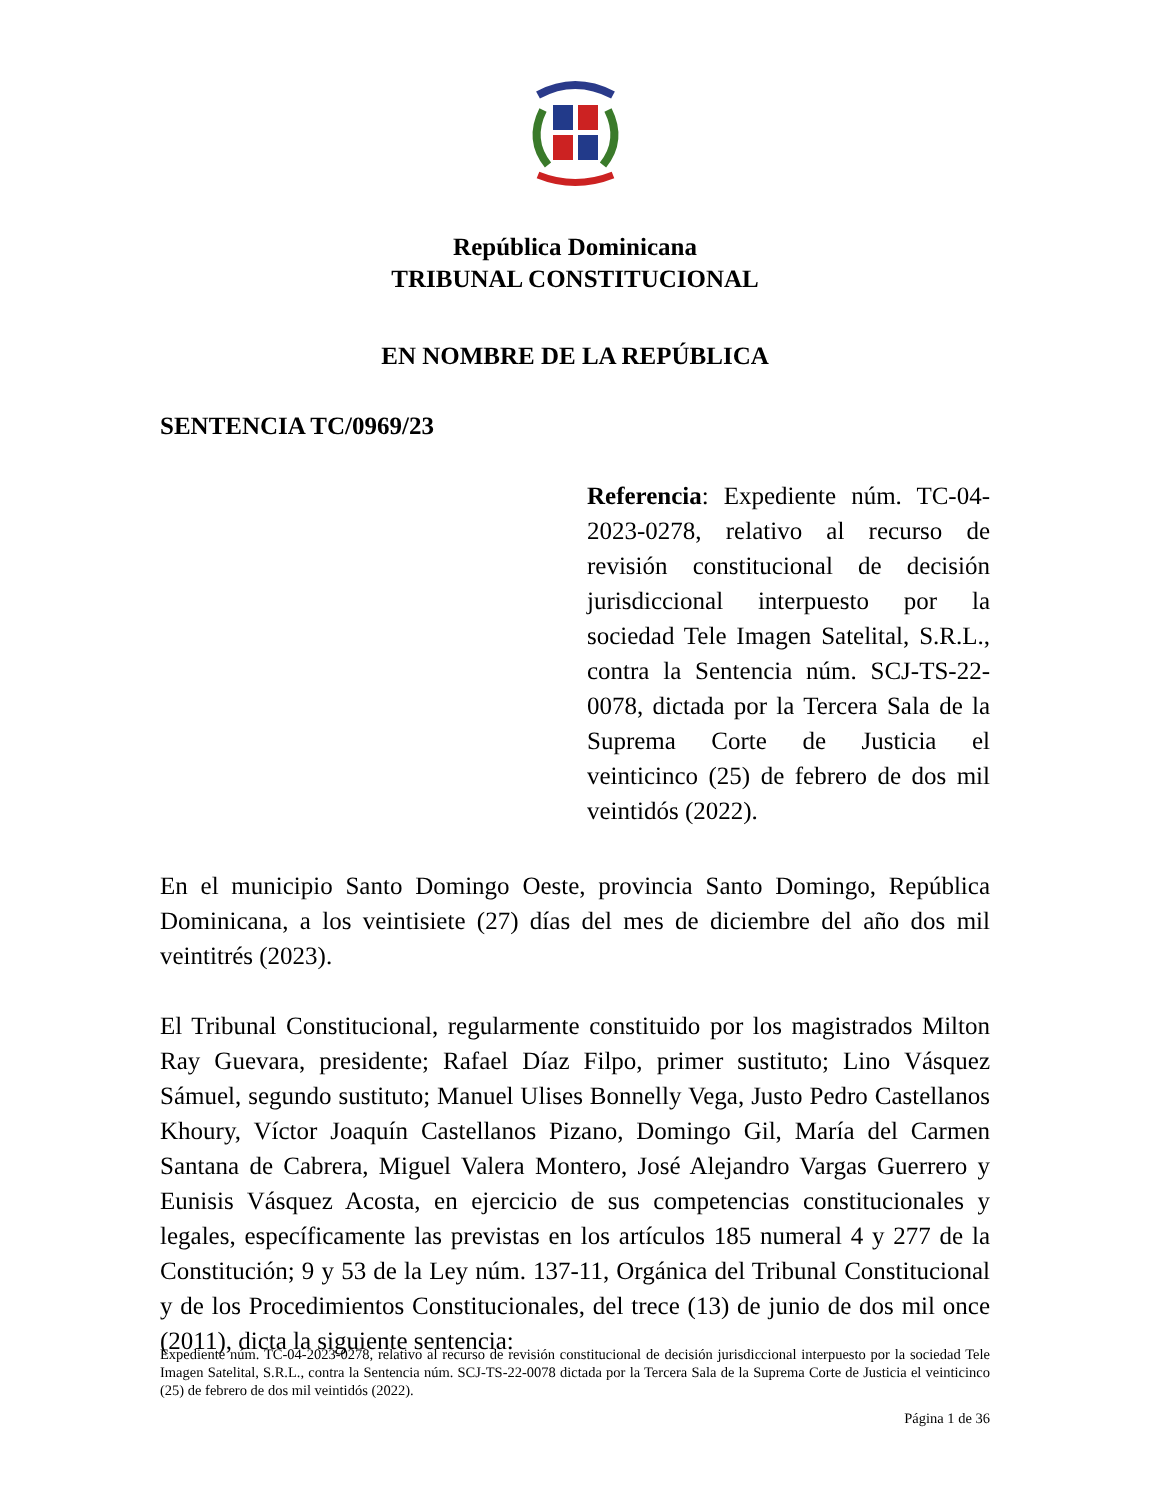República Dominicana
TRIBUNAL CONSTITUCIONAL
EN NOMBRE DE LA REPÚBLICA
SENTENCIA TC/0969/23
Referencia: Expediente núm. TC-04-2023-0278, relativo al recurso de revisión constitucional de decisión jurisdiccional interpuesto por la sociedad Tele Imagen Satelital, S.R.L., contra la Sentencia núm. SCJ-TS-22-0078, dictada por la Tercera Sala de la Suprema Corte de Justicia el veinticinco (25) de febrero de dos mil veintidós (2022).
En el municipio Santo Domingo Oeste, provincia Santo Domingo, República Dominicana, a los veintisiete (27) días del mes de diciembre del año dos mil veintitrés (2023).
El Tribunal Constitucional, regularmente constituido por los magistrados Milton Ray Guevara, presidente; Rafael Díaz Filpo, primer sustituto; Lino Vásquez Sámuel, segundo sustituto; Manuel Ulises Bonnelly Vega, Justo Pedro Castellanos Khoury, Víctor Joaquín Castellanos Pizano, Domingo Gil, María del Carmen Santana de Cabrera, Miguel Valera Montero, José Alejandro Vargas Guerrero y Eunisis Vásquez Acosta, en ejercicio de sus competencias constitucionales y legales, específicamente las previstas en los artículos 185 numeral 4 y 277 de la Constitución; 9 y 53 de la Ley núm. 137-11, Orgánica del Tribunal Constitucional y de los Procedimientos Constitucionales, del trece (13) de junio de dos mil once (2011), dicta la siguiente sentencia:
Expediente núm. TC-04-2023-0278, relativo al recurso de revisión constitucional de decisión jurisdiccional interpuesto por la sociedad Tele Imagen Satelital, S.R.L., contra la Sentencia núm. SCJ-TS-22-0078 dictada por la Tercera Sala de la Suprema Corte de Justicia el veinticinco (25) de febrero de dos mil veintidós (2022).
Página 1 de 36